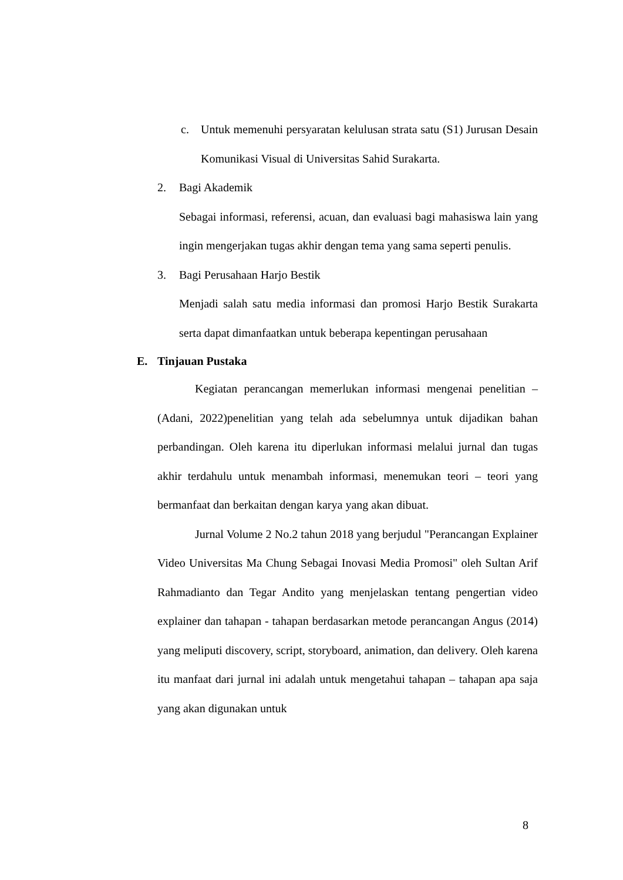c. Untuk memenuhi persyaratan kelulusan strata satu (S1) Jurusan Desain Komunikasi Visual di Universitas Sahid Surakarta.
2. Bagi Akademik
Sebagai informasi, referensi, acuan, dan evaluasi bagi mahasiswa lain yang ingin mengerjakan tugas akhir dengan tema yang sama seperti penulis.
3. Bagi Perusahaan Harjo Bestik
Menjadi salah satu media informasi dan promosi Harjo Bestik Surakarta serta dapat dimanfaatkan untuk beberapa kepentingan perusahaan
E. Tinjauan Pustaka
Kegiatan perancangan memerlukan informasi mengenai penelitian – (Adani, 2022)penelitian yang telah ada sebelumnya untuk dijadikan bahan perbandingan. Oleh karena itu diperlukan informasi melalui jurnal dan tugas akhir terdahulu untuk menambah informasi, menemukan teori – teori yang bermanfaat dan berkaitan dengan karya yang akan dibuat.
Jurnal Volume 2 No.2 tahun 2018 yang berjudul "Perancangan Explainer Video Universitas Ma Chung Sebagai Inovasi Media Promosi" oleh Sultan Arif Rahmadianto dan Tegar Andito yang menjelaskan tentang pengertian video explainer dan tahapan - tahapan berdasarkan metode perancangan Angus (2014) yang meliputi discovery, script, storyboard, animation, dan delivery. Oleh karena itu manfaat dari jurnal ini adalah untuk mengetahui tahapan – tahapan apa saja yang akan digunakan untuk
8